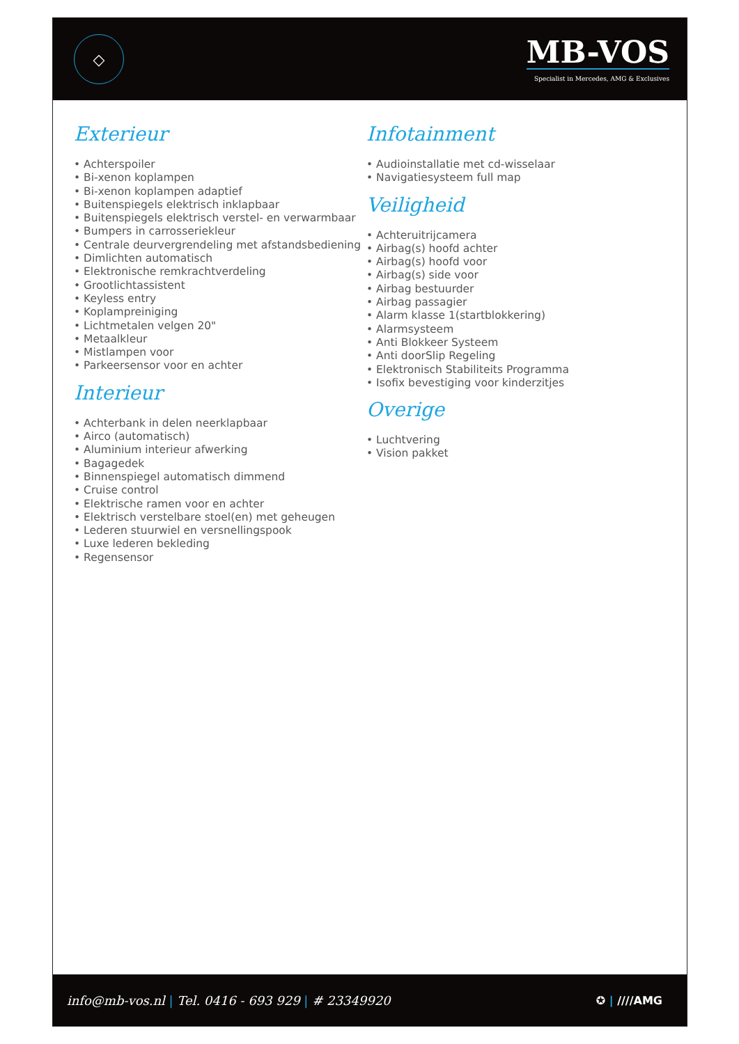◇
MB-VOS
Specialist in Mercedes, AMG & Exclusives
Exterieur
• Achterspoiler
• Bi-xenon koplampen
• Bi-xenon koplampen adaptief
• Buitenspiegels elektrisch inklapbaar
• Buitenspiegels elektrisch verstel- en verwarmbaar
• Bumpers in carrosseriekleur
• Centrale deurvergrendeling met afstandsbediening
• Dimlichten automatisch
• Elektronische remkrachtverdeling
• Grootlichtassistent
• Keyless entry
• Koplampreiniging
• Lichtmetalen velgen 20"
• Metaalkleur
• Mistlampen voor
• Parkeersensor voor en achter
Interieur
• Achterbank in delen neerklapbaar
• Airco (automatisch)
• Aluminium interieur afwerking
• Bagagedek
• Binnenspiegel automatisch dimmend
• Cruise control
• Elektrische ramen voor en achter
• Elektrisch verstelbare stoel(en) met geheugen
• Lederen stuurwiel en versnellingspook
• Luxe lederen bekleding
• Regensensor
Infotainment
• Audioinstallatie met cd-wisselaar
• Navigatiesysteem full map
Veiligheid
• Achteruitrijcamera
• Airbag(s) hoofd achter
• Airbag(s) hoofd voor
• Airbag(s) side voor
• Airbag bestuurder
• Airbag passagier
• Alarm klasse 1(startblokkering)
• Alarmsysteem
• Anti Blokkeer Systeem
• Anti doorSlip Regeling
• Elektronisch Stabiliteits Programma
• Isofix bevestiging voor kinderzitjes
Overige
• Luchtvering
• Vision pakket
info@mb-vos.nl | Tel. 0416 - 693 929 | # 23349920
✪ | ////AMG